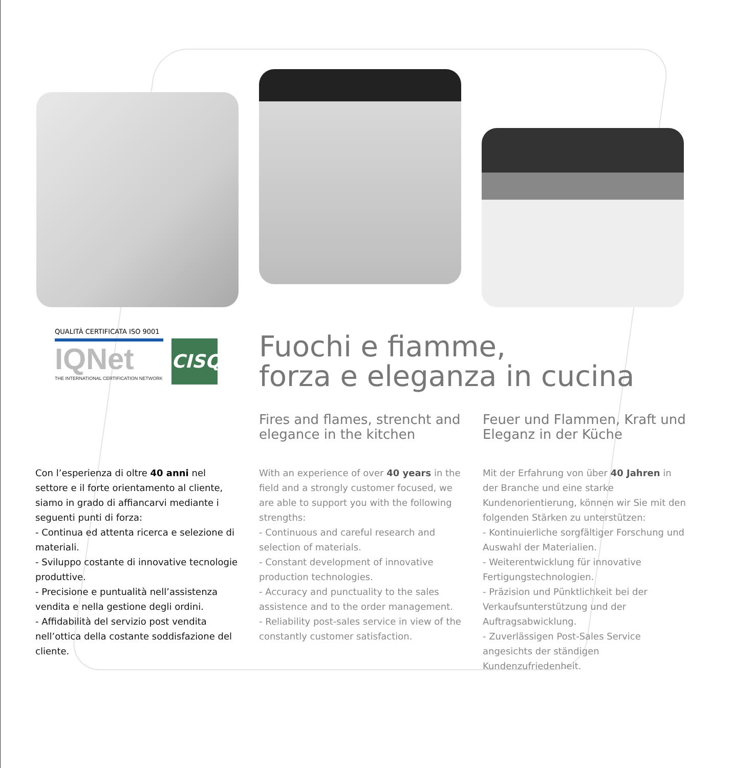QUALITÀ CERTIFICATA ISO 9001
IQNet
THE INTERNATIONAL CERTIFICATION NETWORK
CISQ
Fuochi e fiamme,
forza e eleganza in cucina
Con l’esperienza di oltre 40 anni nel settore e il forte orientamento al cliente, siamo in grado di affiancarvi mediante i seguenti punti di forza:
- Continua ed attenta ricerca e selezione di materiali.
- Sviluppo costante di innovative tecnologie produttive.
- Precisione e puntualità nell’assistenza vendita e nella gestione degli ordini.
- Affidabilità del servizio post vendita nell’ottica della costante soddisfazione del cliente.
Fires and flames, strencht and elegance in the kitchen
With an experience of over 40 years in the field and a strongly customer focused, we are able to support you with the following strengths:
- Continuous and careful research and selection of materials.
- Constant development of innovative production technologies.
- Accuracy and punctuality to the sales assistence and to the order management.
- Reliability post-sales service in view of the constantly customer satisfaction.
Feuer und Flammen, Kraft und Eleganz in der Küche
Mit der Erfahrung von über 40 Jahren in der Branche und eine starke Kundenorientierung, können wir Sie mit den folgenden Stärken zu unterstützen:
- Kontinuierliche sorgfältiger Forschung und Auswahl der Materialien.
- Weiterentwicklung für innovative Fertigungstechnologien.
- Präzision und Pünktlichkeit bei der Verkaufsunterstützung und der Auftragsabwicklung.
- Zuverlässigen Post-Sales Service angesichts der ständigen Kundenzufriedenheit.